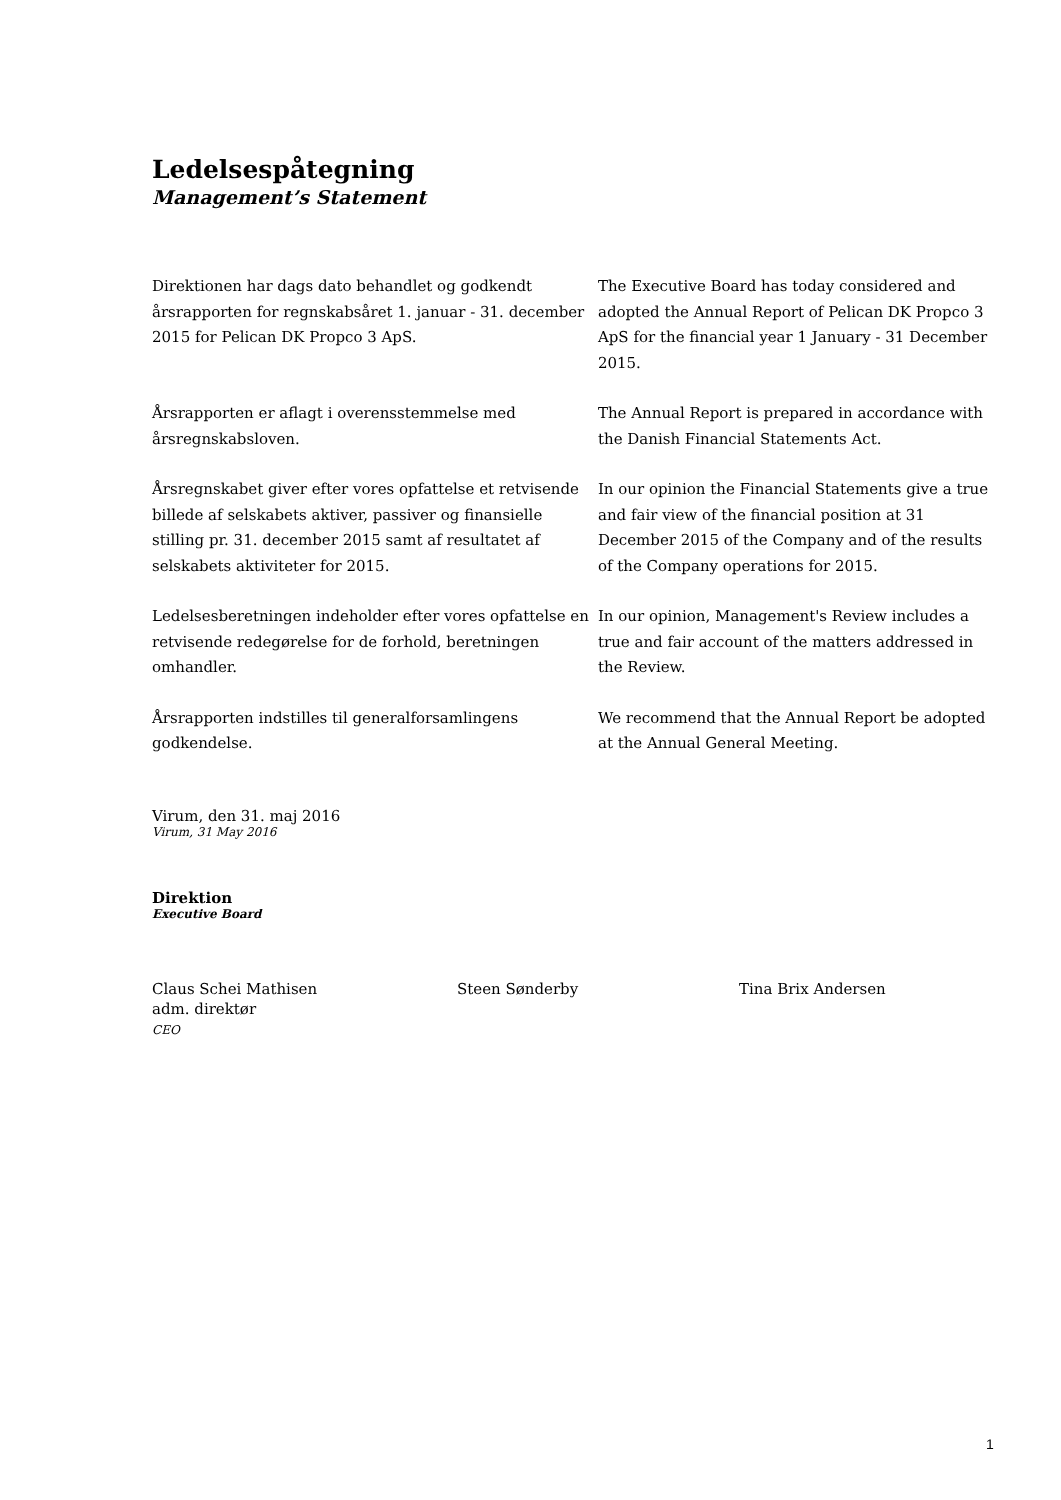Ledelsespåtegning
Management’s Statement
Direktionen har dags dato behandlet og godkendt årsrapporten for regnskabsåret 1. januar - 31. december 2015 for Pelican DK Propco 3 ApS.
The Executive Board has today considered and adopted the Annual Report of Pelican DK Propco 3 ApS for the financial year 1 January - 31 December 2015.
Årsrapporten er aflagt i overensstemmelse med årsregnskabsloven.
The Annual Report is prepared in accordance with the Danish Financial Statements Act.
Årsregnskabet giver efter vores opfattelse et retvisende billede af selskabets aktiver, passiver og finansielle stilling pr. 31. december 2015 samt af resultatet af selskabets aktiviteter for 2015.
In our opinion the Financial Statements give a true and fair view of the financial position at 31 December 2015 of the Company and of the results of the Company operations for 2015.
Ledelsesberetningen indeholder efter vores opfattelse en retvisende redegørelse for de forhold, beretningen omhandler.
In our opinion, Management's Review includes a true and fair account of the matters addressed in the Review.
Årsrapporten indstilles til generalforsamlingens godkendelse.
We recommend that the Annual Report be adopted at the Annual General Meeting.
Virum, den 31. maj 2016
Virum, 31 May 2016
Direktion
Executive Board
Claus Schei Mathisen
adm. direktør
CEO
Steen Sønderby Tina Brix Andersen
1